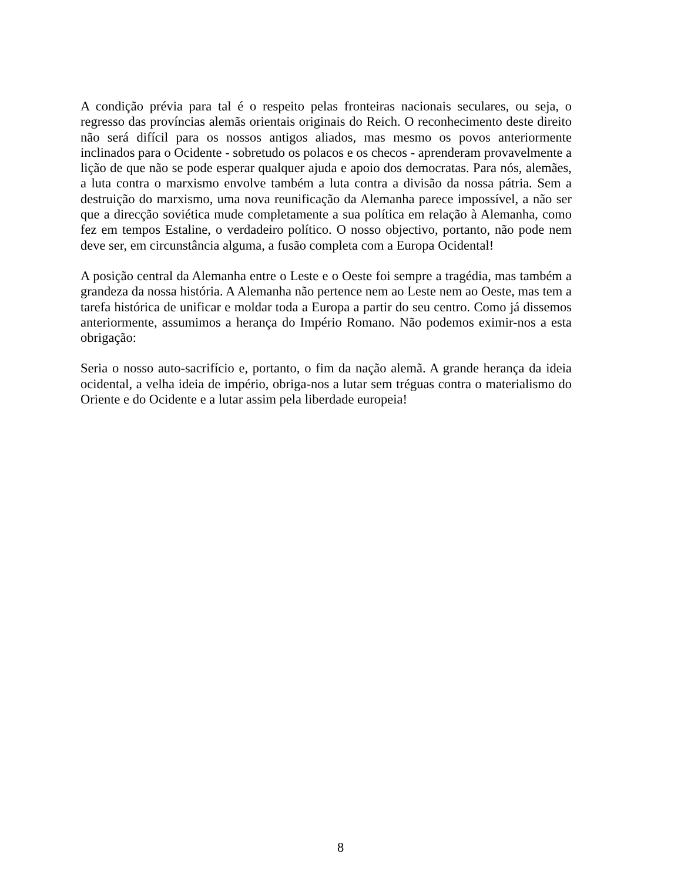A condição prévia para tal é o respeito pelas fronteiras nacionais seculares, ou seja, o regresso das províncias alemãs orientais originais do Reich. O reconhecimento deste direito não será difícil para os nossos antigos aliados, mas mesmo os povos anteriormente inclinados para o Ocidente - sobretudo os polacos e os checos - aprenderam provavelmente a lição de que não se pode esperar qualquer ajuda e apoio dos democratas. Para nós, alemães, a luta contra o marxismo envolve também a luta contra a divisão da nossa pátria. Sem a destruição do marxismo, uma nova reunificação da Alemanha parece impossível, a não ser que a direcção soviética mude completamente a sua política em relação à Alemanha, como fez em tempos Estaline, o verdadeiro político. O nosso objectivo, portanto, não pode nem deve ser, em circunstância alguma, a fusão completa com a Europa Ocidental!
A posição central da Alemanha entre o Leste e o Oeste foi sempre a tragédia, mas também a grandeza da nossa história. A Alemanha não pertence nem ao Leste nem ao Oeste, mas tem a tarefa histórica de unificar e moldar toda a Europa a partir do seu centro. Como já dissemos anteriormente, assumimos a herança do Império Romano. Não podemos eximir-nos a esta obrigação:
Seria o nosso auto-sacrifício e, portanto, o fim da nação alemã. A grande herança da ideia ocidental, a velha ideia de império, obriga-nos a lutar sem tréguas contra o materialismo do Oriente e do Ocidente e a lutar assim pela liberdade europeia!
8